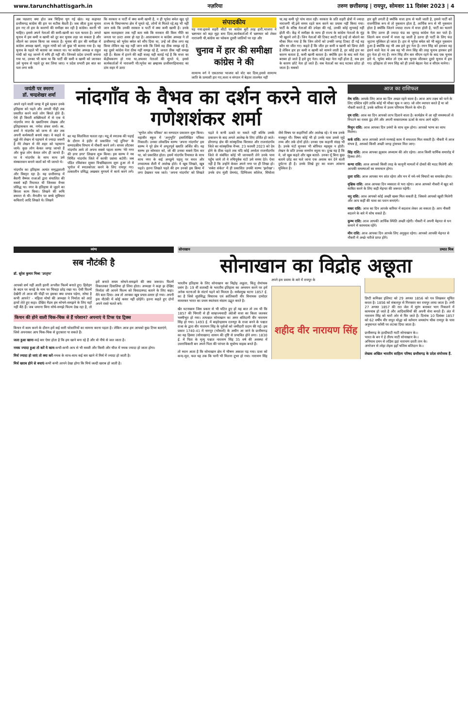www.tarunchhattisgarh.in नज़रिया तरुण छत्तीसगढ़ | रायपुर, सोमवार 11 दिसंबर 2023 | 4
अब पछताए क्या होत जब चिड़िया चुग गई खेत। यह कहावत छत्तीसगढ़ कांग्रेस की हार पर सटीक बैठती है। जब जीता हुआ चुनाव हार गए तो हार के कारणों की समीक्षा कर रही है कांग्रेस। करनी भी चाहिए। इससे अपने नेताओं की कमी-खामी का पता चलता है। अगले चुनाव में इस कमी व खामी को दूर कर चुनाव लड़ा जा सकता है और जीतने का प्रयास किया जा सकता है। चुनाव की हार की समीक्षा में कांग्रेस अध्यक्ष खरगे, राहुल गांधी को जो कुछ भी बताया गया है। वह चुनाव के पहले भी बताया जा सकता था। पर कांग्रेस अध्यक्ष व राहुल गांधी को यह जानने में रुचि ही नहीं थी। जिनको प्रदेश प्रभारी बनाया गया था, उनका भी काम था कि पार्टी की कमी व खामी को जानकर उसे चुनाव से पहले दूर कर लिया जाए। न प्रदेश प्रभारी इस बात का पता लगा सकें
कि सरकार व पार्टी में क्या कमी खामी है, न ही भूपेश बघेल खुद पूरे राज्य के विधानसभा क्षेत्र में घूमते रहे, लोगों से मिलते रहे,वह भी नहीं जान सके कि उनकी सरकार व पार्टी में क्या कमी खामी है। उनके खास सलाहकार तक नहीं बता सके कि सरकार की किस नीति का जनता पर उल्टा असर हो रहा है। आलाकमान व कांग्रेस अध्यक्ष ने तो छत्तीसगढ़ को भूपेश बघेल को सौंप दिया था, उन्हें जो ठीक लगा वह किया लेकिन वह यह नहीं जान सके कि जिसे वह ठीक समझ रहे हैं, वह दूसरे कांग्रेस नेता ठीक नहीं समझ रहे हैं, जनता ठीक नहीं समझ रही है। बैठक में हारने की बड़ी वजह यही बताई गई है कि सत्ता का केंद्रीयकरण हो गया था,अफसर नेताओं की सुनते थे, इससे कार्यकर्ताओं में नाराजगी थी।भूपेश का ब्रम्हास्त्र छत्तीसगढ़ियावाद का दांव शहर में उल्टा
संपादकीय
पड़ गया।इससे शहरी सीटों पर कांग्रेस बुरी तरह हारी,भाजपा ने भ्रष्टाचार को बड़ा मुद्दा बना दिया,कार्यकर्ताओं में भ्रष्टाचार को लेकर नाराजगी थी,कांग्रेस का फोकस दूसरी जातियों पर रहा और
चुनाव में हार की समीक्षा कांग्रेस ने की
सामान्य वर्ग ने एकतरफा भाजपा को वोट कर दिया,इससे सामान्य जाति के प्रत्याशी हार गए,सत्ता व संगठन में बेहतर तालमेल नहीं
था,यह कमी पूरे पांच साल रही। सरकार के प्रति शहरी क्षेत्रों में ज्यादा नाराजगी थी,इसे समय रहते कम करने का प्रयास नहीं किया गया। पार्टी के वरिष्ठ नेताओं की उपेक्षा की गई, उनकी कोई सुनवाई नहीं होती थी। केंद्र में समीक्षा के साथ ही राज्य के कांग्रेस नेताओं के मुंह भी खुलने लगे हैं। जिन नेताओं की टिकट काटी गई उन्हें तो बोलने का मौका मिल गया है कि जिन लोगों को उनकी जगह टिकट दी गई वह कौन सा जीत गए। कहते हैं कि जीत हर कमी व खामी को छिपा लेती है लेकिन हार हर कमी व खामी को सामने लाती है, हर कोई हार का कारण बताता है, कमी खामी बताता है। क्योंकि हार के बाद सारे नेता बराबर हो जाते हैं हारे हुए नेता। कोई बड़ा नेता नहीं होता है, सब हार के कारण छोटे नेता हो जाते हैं। सब नेताओं का कद घटकर छोटा हो जाता है। सबको
हार बुरी लगती है क्योंकि सत्ता हाथ से चली जाती है, इससे पार्टी को राजनीतिक रूप से तो नुकसान होता है, आर्थिक रूप से भी नुकसान होता है क्योंकि जितने ज्यादा राज्य में सत्ता होती है, पार्टी का चलाने के लिए उतना ही ज्यादा फंड का जुगाड़ कांग्रेस नेता कर पाते हैं। जितने कम राज्यों में सत्ता रह जाती है उतना ही पार्टी के लिए फंड जुटाना मुश्किल हो जाता है। हार से भूपेश बघेल को भी बहुत नुकसान हुआ है क्योंकि वह भी अब हारे हुए नेता है। रमन सिंह को हराकर वह हराने वाले नेता थे अब वह भी रमन सिंह की तरह चुनाव हारकर हारे हुए नेता हो गए हैं। रमन सिंह तीन बार सीएम रहने के बाद एक चुनाव हारे थे, भूपेश बघेल तो एक बार चुनाव जीतकर दूसरे चुनाव में हार गए। इतिहास तो रमन सिंह को ही उनसे बेहतर नेता व सीएम मानेगा।
जयंती पर स्मरण
डॉ. चन्द्रशेखर शर्मा
अपने रहने वाली जगह में डूबे रहकर उनके इतिहास को पढ़ने और अगली पीढ़ी तक प्रसारित करने वाले लोग बिरले होते हैं। ऐसे ही बिरली शख्सियतों में से एक थे नांदगाँव नगर के ख्यातिनाम लेखक और इतिहासकार स्व. गणेश शंकर शर्मा। स्व. शर्मा ने नांदगाँव को जन्म से अंत तक अपनी कर्मस्थली बनाये रखा। वे कहते थे मुझे मेरे लेखन से पहचाने से ज्यादा जरूरी है मेरे लेखन से मेरे शहर को पहचाना जाये। कुछ लोग केवल जगह जानते हैं और कुछ लोग केवल लोग ही जानते हैं। पर वे नांदगाँव के साथ साथ उसे संस्कारवान बनाने वालों को भी जानते थे।
नांदगाँव का इतिहास अत्यंत समृद्धशाली और विस्तृत रहा है। यह छत्तीसगढ़ में बैरागी वैष्णव राजाओं द्वारा संचालित की सबसे बड़ी रियासत थी जिसका वैभव प्रसिद्ध था। नगर के इतिहास से जुड़ने का बिरला काम किया। लिखने की रूचि बचपन से थी। मैगजीन पर बच्चे सुविचार कविताएँ आदि लिखते थे। लिखने
नांदगाँव के वैभव का दर्शन करने वाले गणेशशंकर शर्मा
का यह सिलसिला चलता रहा। मद्रू से स्नातक की पढ़ाई के दौरान वे इंदौर से प्रकाशित 'नई दुनिया' के सम्पादकीय विभाग में नौकरी करने लगे। वापस लौटकर नांदगाँव आये तो अपना सबसे पहला स्तम्भ 'मेरे नगर की डगर डगर' लिखना शुरू किया। इस स्तम्भ ने नव निर्मित नांदगाँव जिले में काफी प्रशंसा बटोरी। जब पंडित रविशंकर शुक्ल विश्वविद्यालय शुरू हुआ तो वे भूगोल में स्नातकोत्तर करने के लिए रायपुर गए। तत्कालीन प्रसिद्ध अखबार युगधर्म में कार्य करने लगे। 'भूगोल शोध पत्रिका' का सम्पादन प्रकाशन शुरू किया। महावीर स्कूल में 'अनुभूति' हस्तलिखित पत्रिका निकाली। उनका लोकप्रिय स्तम्भ 'अपना नांदगाँव' इस स्तम्भ ने पूरे क्षेत्र में अभूतपूर्व ख्याति अर्जित की। यह स्तम्भ हर सोमवार को, जो की उनका सबसे प्रिय वार था, को प्रकाशित होता। इसमें नांदगाँव रियासत के साथ साथ नगर के कई अनछुये पहलू पर सरल और तथ्यात्मक शैली में आलेख होते। वे खूब लिखते, खूब पढ़ते। इतना लिखते पढ़ते की हम उनको इस क्रिया में लगा देखकर थक जाते। 'अपना नांदगाँव' को लिखते पढ़ते वे कभी ऊबते या थकते नहीं बल्कि उसके प्रकाशन के बाद अगले आलेख के लिए उर्जित हो जाते। डोंगरगढ़ क्षेत्र की सांस्कृतिक विरासत और राजनांदगाँव जिले का सांस्कृतिक वैभव. 23 फरवरी 2023 को देव होने के ठीक पहले तक यदि कोई अध्येता राजनाँदगाँव जिले से संबंधित कोई भी जानकारी लेने उनके पास पहुँच जाये तो वे रुचिपूर्वक घंटों उसे समय देते। ऐसा नहीं है कि उन्होंने केवल अपने नगर पर ही लिखा हो। 'सबेरा संकेत' में ही प्रकाशित उनकी स्तम्भ 'झरोखा'। उनके ग्रंथ मुंशी प्रेमचंद, दिग्विजय कॉलेज, सिंघोला जैसे विषय पर कहानियाँ और आलेख रहे। ये सब उनके मजबूत थी। विषय कोई भी हो उनके पास उससे जुड़े तथ्य और तर्क दोनों होते। उनका एक कहानी संग्रह भी है। उनके घंटों सुनकर भी बोरियत महसूस न होती। लेखन के प्रति उनका समर्पण स्तुत्य था। दुःख यह है कि वे, जो खूब कहते और खूब बताते- उनका यूँ बिना कुछ बताये छोड़ कर चले जाना एक अवाक कर देने वाली दुर्घटना ही है। उनके लिखे हुए का वजन आंकना मुश्किल है।
आज का राशिफल
मेष राशि: आपके लिए आज का दिन अच्छा रहने वाला है। आज आप लक्ष्य को पाने के लिए एक्टिव रहेंगे ताकि कोई भी मौका चूक न जाए। जो लोग व्यापार करते हैं या जो नौकरी करते हैं, उनके करियर में उत्तम परिणाम मिलने के योग हैं।
वृष राशि: आज का दिन आपको लाभ दिलाने वाला है। कार्यक्षेत्र में आ रही समस्याओं से निपटने का रास्ता ढूंढ लेंगे और अपनी सकारात्मक ऊर्जा के साथ आगे बढ़ेंगे।
मिथुन राशि: आज आपका दिन उमंगों के साथ शुरू होगा। आपको भाग्य का साथ मिलेगा।
कर्क राशि: आज आपको अपने मनचाहे काम में सफलता मिल सकती है। नौकरी में आज संभव है, आपको किसी अच्छी जगह ट्रांसफर मिल जाए।
सिंह राशि: आज आपका झुकाव अध्यात्म की ओर रहेगा। आज किसी धार्मिक समारोह में हिस्सा लेंगे।
कन्या राशि: आज आपको किसी तरह के कानूनी मामलों में दोस्तों की मदद मिलेगी और आपकी समस्याओं का समाधान होगा।
तुला राशि: आज आपका मन शांत रहेगा और मन में नये-नये विचारों का समावेश होगा।
वृश्चिक राशि: आज आपका दिन व्यस्तता से भरा रहेगा। आज आपको नौकरी में खुद को साबित करने के लिए कड़ी मेहनत की जरूरत पड़ेगी।
धनु राशि: आज आपको कोई अच्छी खबर मिल सकती है, जिससे आपको खुशी मिलेगी और आप कहीं की यात्रा का प्लान बनाएंगे।
मकर राशि: आज का दिन आपके करियर में बदलाव लेकर आ सकता है। आप नौकरी बदलने के बारे में सोच सकते हैं।
कुम्भ राशि: आज आपकी आर्थिक स्थिति अच्छी रहेगी। नौकरी में अपनी मेहनत से धन कमाने में कामयाब रहेंगे।
मीन राशि: आज आपका दिन आपके लिए अनुकूल रहेगा। आपको आपकी मेहनत से नौकरी में अच्छे नतीजे प्राप्त होंगे।
व्यंग्य
सब नौटंकी है
डॉ. सुरेश कुमार मिश्रा 'उरतृप्त'
आपको शर्म नहीं आती इतनी अश्लील फिल्में बनाते हुए। हिरोइन के बदन पर कपड़े के नाम पर चिथड़ा छोड़ रखा था। ऐसी फिल्में देखेंगी तो आज की पीढ़ीं पर इसका क्या प्रभाव पड़ेगा, सोचा है कभी आपने? - महिला मोर्चा की अध्यक्षा ने निर्माता को आड़े हाथों लेते हुए कहा। देखिए मैडम हम सोचने-समझने के लिए यहाँ नहीं बैठे हैं। जब जमाना बिना सोचे-समझे फिल्म देख रहा है, तो हमें बनाते सयम सोचने-समझने की क्या जरूरत। फिल्में निकालकर दिवालिया हो लिया होता। अध्यक्षा ने कहा झ देखिए निर्माता जी आपने फिल्म को विवादास्पद बताने के लिए कहा। मैंने बता दिया। अब तो आपका खूब प्रचार-प्रसार हो गया। अपनी इस नौटंकी में कोई कसर नहीं छोड़ेंगे। इतना कहते हुए दोनों अपने रास्ते चलते बने।
किचन की होने वाली चिक-चिक से हैं परेशान? अपनाएं ये टिप्स एंड ट्रिक्स
किचन में काम करने के दौरान हमें कई सारी परेशानियों का सामना करना पड़ता है। लेकिन आज हम आपको कुछ टिप्स बताएंगे, जिसे अपनाकर आप चिक-चिक से छुटकारा पा सकते हैं।
जला हुआ खाना-कई बार ऐसा होता है कि हम खाने बना रहे हैं और वो नीचे से जल जाता है।
नमक ज्यादा हुआ तो करें ये काम-कभी-कभी आप से भी सब्जी और किसी और चीज में नमक ज्यादा हो जाता होगा।
मिर्च ज्यादा हो जाएं तो क्या करें-नमक के साथ-साथ कई बार खाने में मिर्च में ज्यादा हो जाती है।
मिर्च खराब होने से बचाएं-कभी कभी आपने देखा होगा कि मिर्च जल्दी खराब हो जाती है।
सोनाखान प्रभात मिश्र
सोनाखान का विद्रोह अछूता
भारतीय इतिहास के लिए सोनाखान का विद्रोह अछूता, किंतु रोमांचक प्रसंग है। 19 वीं शताब्दी के भारतीय इतिहास का अध्ययन करने पर हमें अनेक घटनाओं के संदर्भ पढ़ने को मिलता है। सर्वप्रमुख घटना 1857 ई. का है जिसे सुप्रसिद्ध विचारक एवं क्रांतिकारी वीर विनायक दामोदर सावरकर भारत का प्रथम स्वतंत्रता संग्राम उद्घृत करते है।
खैर घटनाक्रम जिस प्रकार से भी घटित हुए हों यह बात तो तय थी कि 1857 की चिंगारी से ही साम्राज्यवादी अंग्रेजी सत्ता का किला जलकर भस्मीभूत हो गया। तत्पश्चात सोनाखान का अमर बलिदानी वीर नारायण सिंह हो गया। 1493 ई. में बाहरेन्द्रसाय रतनपुर के राजा बनने के पश्चात राजा के द्वारा वीर नारायण सिंह के पूर्वजों को जमींदारी प्रदान की गई। इस प्रकार 1740-41 में नागपुर (भोंसलों) के अधीन आ जाने के छत्तीसगढ़ का यह हिस्सा (सोनाखान) शासन की दृष्टि से प्रभावित होने लगा। 1830 ई. में पिता के मृत्यु पश्चात नारायण सिंह 35 वर्ष की अवस्था में उत्तराधिकारी बन अपने पिता की परंपरा के सुयोग्य वाहक बनते हैं।
तो ध्यान आता है कि सोनाखान क्षेत्र में भीषण अकाल पड़ गया। प्रजा को कन्द-मूल, फल यह तक कि पानी भी मिलना दूभर हो गया। नारायण सिंह अपने इस प्रयास के बारे में रायपुर के
शहीद वीर नारायण सिंह
डिप्टी कमिश्नर इलियट को 29 अगस्त 1856 को पत्र लिखकर सूचित करता है। 1856 को संबलपुर से गिरफ्तार कर रायपुर लाया जाता है। तभी 27 अगस्त 1857 की रात जेल में सुरंग बनाकर भाग निकलने में कामयाब हो जाते है और आदिवासियों की अपनी सेना बनाते हैं। अंत में नारायण सिंह को चारों ओर से घिर जाते है। दिनांक 10 दिसंबर 1857 को 62 वर्षीय वीर सपूत योद्धा को वर्तमान जयस्तंभ चौक रायपुर के पास अनुमानतः फाँसी पर लटका दिया जाता है।
छत्तीसगढ़ के हल्दीघाटी माटी सोनाखान के।।
भारत के बन गे हे तीरथ माटी सोनाखान के।।
अनियाव दमन से लड़िस इहां नारायण छाती तान के।
अंगरेजन से लोहा लेइस इहाँ चलिस बलिदान के।।
लेखक अखिल भारतीय साहित्य परिषद छत्तीसगढ़ के प्रदेश संयोजक हैं.